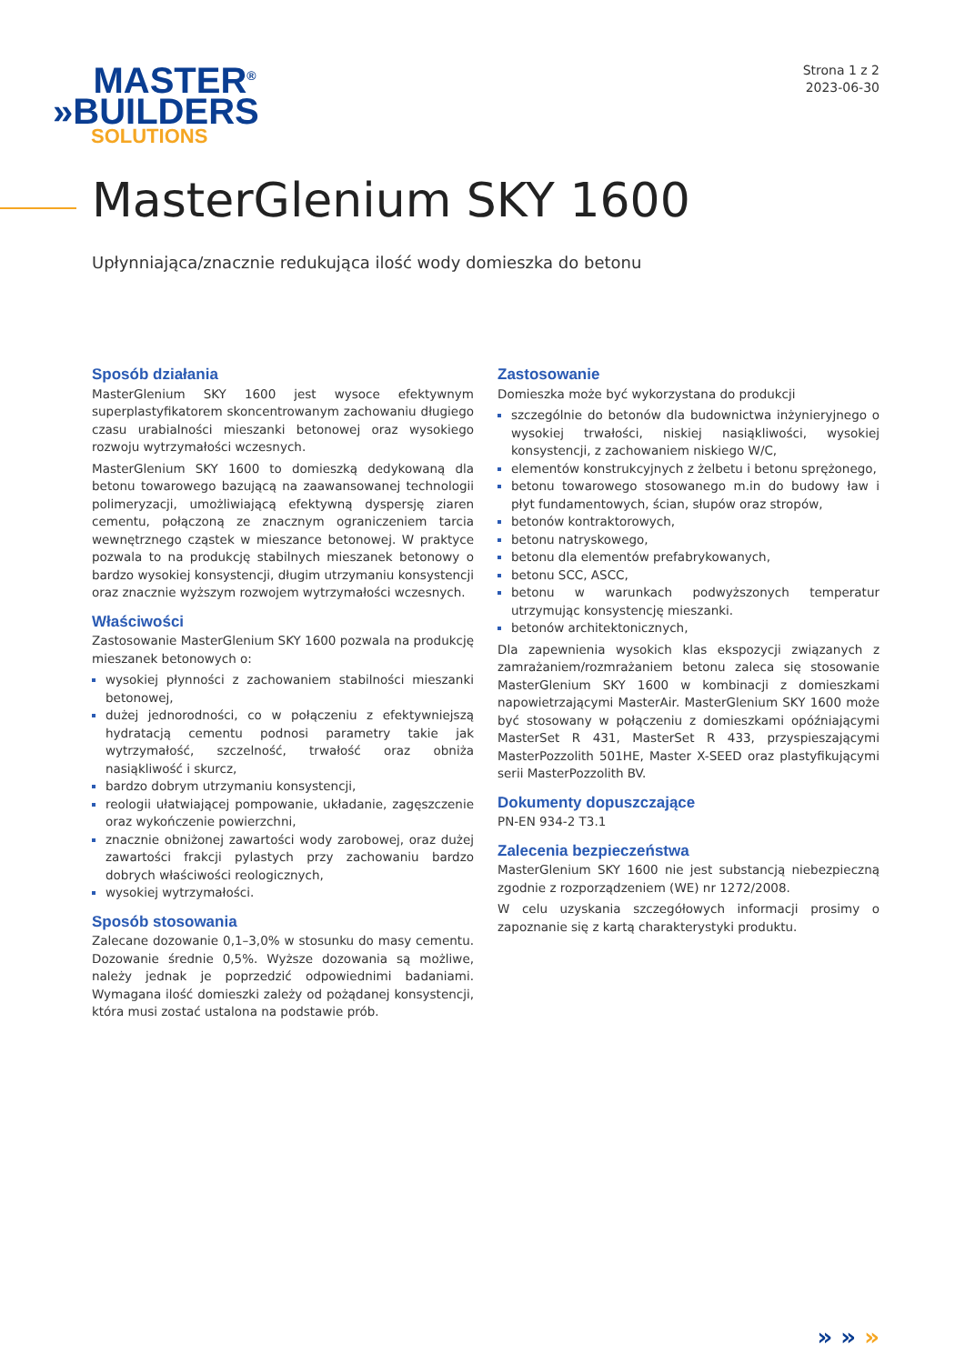MASTER<sup>®</sup>
»BUILDERS
SOLUTIONS
Strona 1 z 2
2023-06-30
MasterGlenium SKY 1600
Upłynniająca/znacznie redukująca ilość wody domieszka do betonu
Sposób działania
MasterGlenium SKY 1600 jest wysoce efektywnym superplastyfikatorem skoncentrowanym zachowaniu długiego czasu urabialności mieszanki betonowej oraz wysokiego rozwoju wytrzymałości wczesnych.
MasterGlenium SKY 1600 to domieszką dedykowaną dla betonu towarowego bazującą na zaawansowanej technologii polimeryzacji, umożliwiającą efektywną dyspersję ziaren cementu, połączoną ze znacznym ograniczeniem tarcia wewnętrznego cząstek w mieszance betonowej. W praktyce pozwala to na produkcję stabilnych mieszanek betonowy o bardzo wysokiej konsystencji, długim utrzymaniu konsystencji oraz znacznie wyższym rozwojem wytrzymałości wczesnych.
Właściwości
Zastosowanie MasterGlenium SKY 1600 pozwala na produkcję mieszanek betonowych o:
wysokiej płynności z zachowaniem stabilności mieszanki betonowej,
dużej jednorodności, co w połączeniu z efektywniejszą hydratacją cementu podnosi parametry takie jak wytrzymałość, szczelność, trwałość oraz obniża nasiąkliwość i skurcz,
bardzo dobrym utrzymaniu konsystencji,
reologii ułatwiającej pompowanie, układanie, zagęszczenie oraz wykończenie powierzchni,
znacznie obniżonej zawartości wody zarobowej, oraz dużej zawartości frakcji pylastych przy zachowaniu bardzo dobrych właściwości reologicznych,
wysokiej wytrzymałości.
Sposób stosowania
Zalecane dozowanie 0,1–3,0% w stosunku do masy cementu. Dozowanie średnie 0,5%. Wyższe dozowania są możliwe, należy jednak je poprzedzić odpowiednimi badaniami. Wymagana ilość domieszki zależy od pożądanej konsystencji, która musi zostać ustalona na podstawie prób.
Zastosowanie
Domieszka może być wykorzystana do produkcji
szczególnie do betonów dla budownictwa inżynieryjnego o wysokiej trwałości, niskiej nasiąkliwości, wysokiej konsystencji, z zachowaniem niskiego W/C,
elementów konstrukcyjnych z żelbetu i betonu sprężonego,
betonu towarowego stosowanego m.in do budowy ław i płyt fundamentowych, ścian, słupów oraz stropów,
betonów kontraktorowych,
betonu natryskowego,
betonu dla elementów prefabrykowanych,
betonu SCC, ASCC,
betonu w warunkach podwyższonych temperatur utrzymując konsystencję mieszanki.
betonów architektonicznych,
Dla zapewnienia wysokich klas ekspozycji związanych z zamrażaniem/rozmrażaniem betonu zaleca się stosowanie MasterGlenium SKY 1600 w kombinacji z domieszkami napowietrzającymi MasterAir. MasterGlenium SKY 1600 może być stosowany w połączeniu z domieszkami opóźniającymi MasterSet R 431, MasterSet R 433, przyspieszającymi MasterPozzolith 501HE, Master X-SEED oraz plastyfikującymi serii MasterPozzolith BV.
Dokumenty dopuszczające
PN-EN 934-2 T3.1
Zalecenia bezpieczeństwa
MasterGlenium SKY 1600 nie jest substancją niebezpieczną zgodnie z rozporządzeniem (WE) nr 1272/2008.
W celu uzyskania szczegółowych informacji prosimy o zapoznanie się z kartą charakterystyki produktu.
» » »